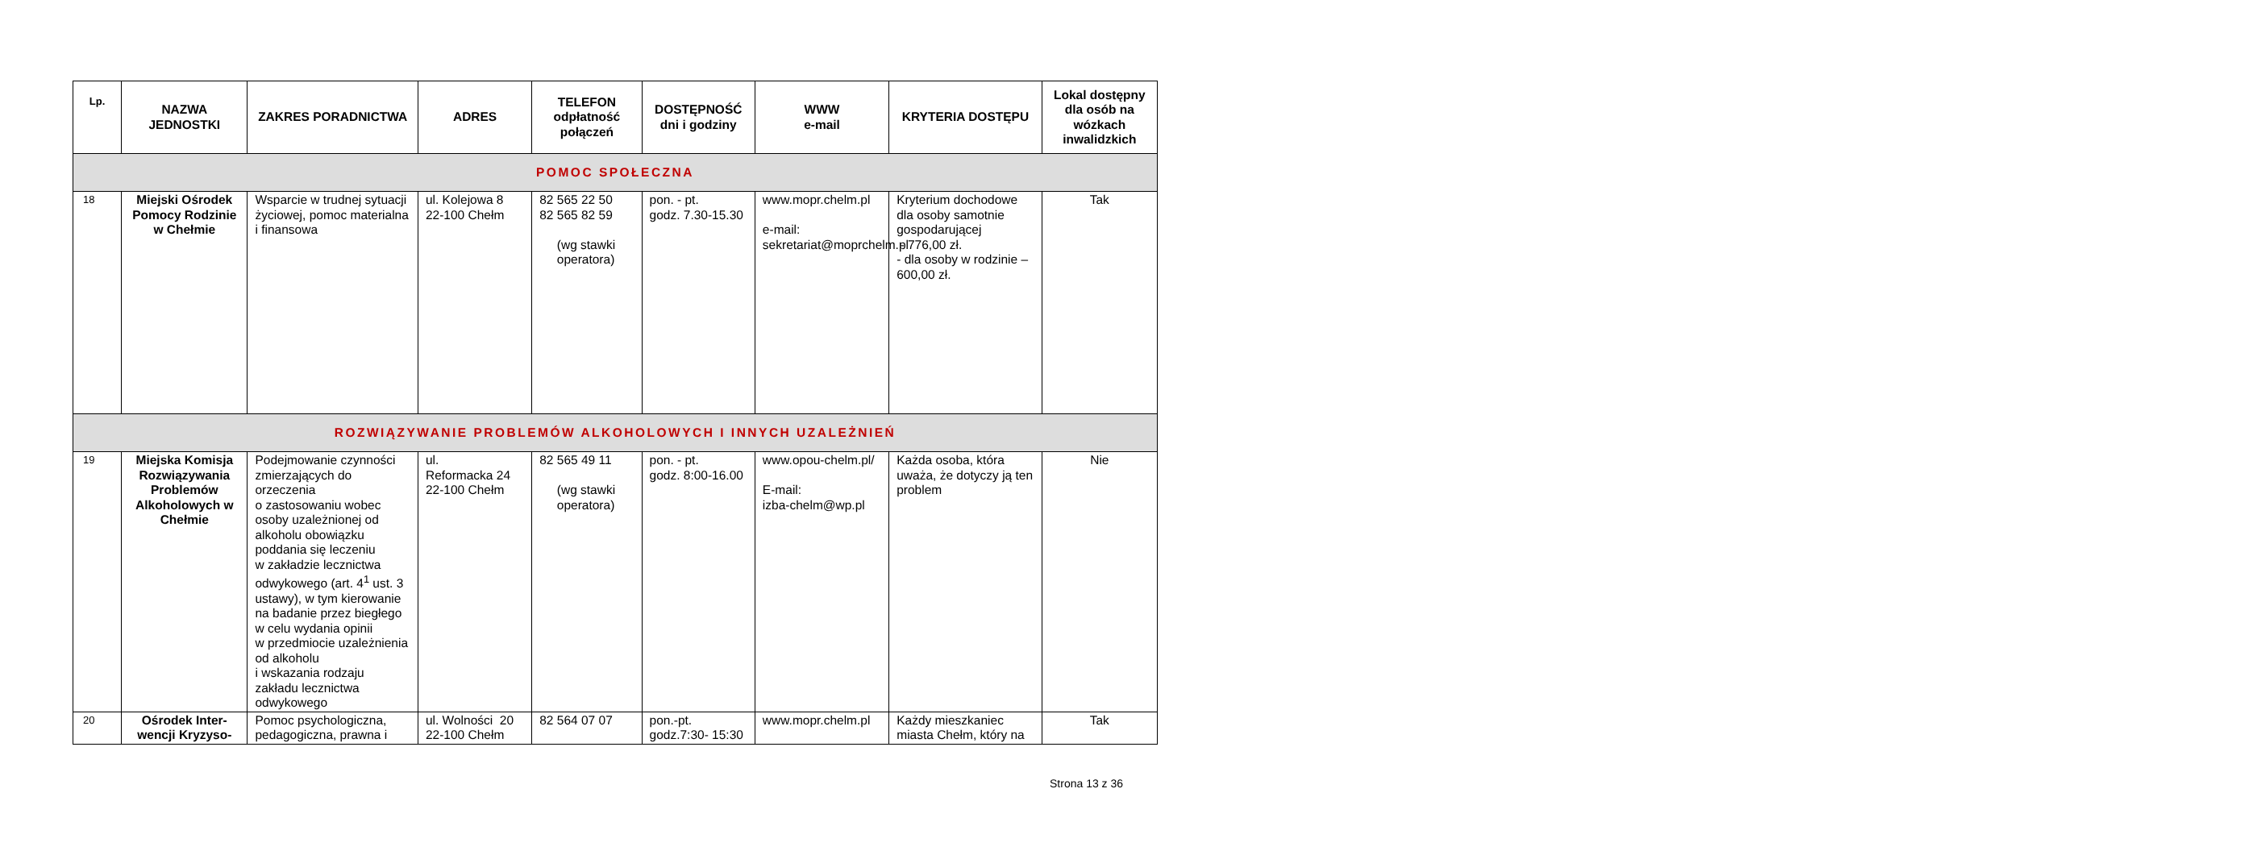| Lp. | NAZWA JEDNOSTKI | ZAKRES PORADNICTWA | ADRES | TELEFON odpłatność połączeń | DOSTĘPNOŚĆ dni i godziny | WWW e-mail | KRYTERIA DOSTĘPU | Lokal dostępny dla osób na wózkach inwalidzkich |
| --- | --- | --- | --- | --- | --- | --- | --- | --- |
| POMOC SPOŁECZNA | | | | | | | | |
| 18 | Miejski Ośrodek Pomocy Rodzinie w Chełmie | Wsparcie w trudnej sytuacji życiowej, pomoc materialna i finansowa | ul. Kolejowa 8 22-100 Chełm | 82 565 22 50 82 565 82 59 (wg stawki operatora) | pon. - pt. godz. 7.30-15.30 | www.mopr.chelm.pl e-mail: sekretariat@moprchelm.pl | Kryterium dochodowe dla osoby samotnie gospodarującej - 776,00 zł. - dla osoby w rodzinie – 600,00 zł. | Tak |
| ROZWIĄZYWANIE PROBLEMÓW ALKOHOLOWYCH I INNYCH UZALEŻNIEŃ | | | | | | | | |
| 19 | Miejska Komisja Rozwiązywania Problemów Alkoholowych w Chełmie | Podejmowanie czynności zmierzających do orzeczenia o zastosowaniu wobec osoby uzależnionej od alkoholu obowiązku poddania się leczeniu w zakładzie lecznictwa odwykowego (art. 4<sup>1</sup> ust. 3 ustawy), w tym kierowanie na badanie przez biegłego w celu wydania opinii w przedmiocie uzależnienia od alkoholu i wskazania rodzaju zakładu lecznictwa odwykowego | ul. Reformacka 24 22-100 Chełm | 82 565 49 11 (wg stawki operatora) | pon. - pt. godz. 8:00-16.00 | www.opou-chelm.pl/ E-mail: izba-chelm@wp.pl | Każda osoba, która uważa, że dotyczy ją ten problem | Nie |
| 20 | Ośrodek Inter-wencji Kryzyso- | Pomoc psychologiczna, pedagogiczna, prawna i | ul. Wolności 20 22-100 Chełm | 82 564 07 07 | pon.-pt. godz.7:30- 15:30 | www.mopr.chelm.pl | Każdy mieszkaniec miasta Chełm, który na | Tak |
Strona 13 z 36